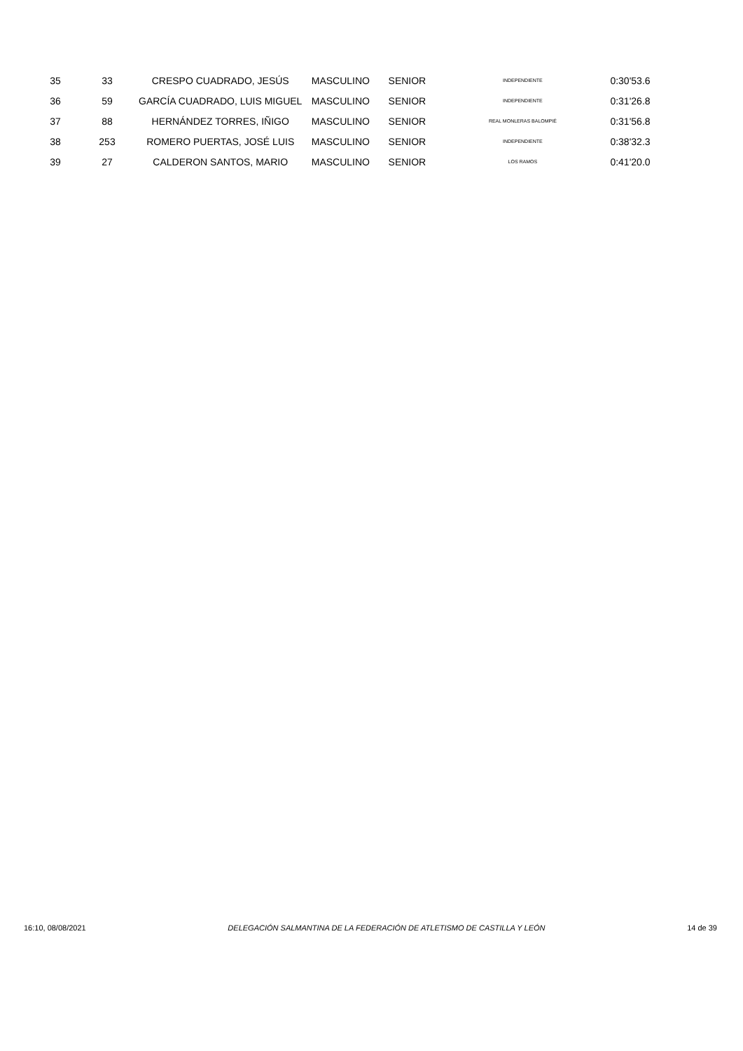| 35 | 33 | CRESPO CUADRADO, JESÚS | MASCULINO | SENIOR | INDEPENDIENTE | 0:30'53.6 |
| 36 | 59 | GARCÍA CUADRADO, LUIS MIGUEL | MASCULINO | SENIOR | INDEPENDIENTE | 0:31'26.8 |
| 37 | 88 | HERNÁNDEZ TORRES, IÑIGO | MASCULINO | SENIOR | REAL MONLERAS BALOMPIÉ | 0:31'56.8 |
| 38 | 253 | ROMERO PUERTAS, JOSÉ LUIS | MASCULINO | SENIOR | INDEPENDIENTE | 0:38'32.3 |
| 39 | 27 | CALDERON SANTOS, MARIO | MASCULINO | SENIOR | LOS RAMOS | 0:41'20.0 |
16:10, 08/08/2021 DELEGACIÓN SALMANTINA DE LA FEDERACIÓN DE ATLETISMO DE CASTILLA Y LEÓN 14 de 39